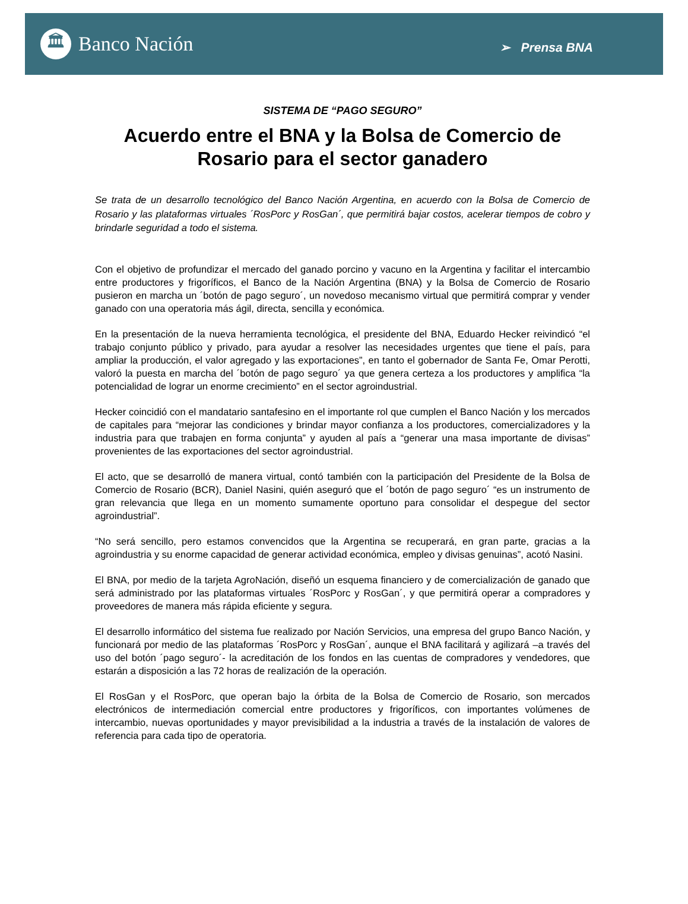🏛
Banco Nación
➢ Prensa BNA
SISTEMA DE “PAGO SEGURO”
Acuerdo entre el BNA y la Bolsa de Comercio de Rosario para el sector ganadero
Se trata de un desarrollo tecnológico del Banco Nación Argentina, en acuerdo con la Bolsa de Comercio de Rosario y las plataformas virtuales ´RosPorc y RosGan´, que permitirá bajar costos, acelerar tiempos de cobro y brindarle seguridad a todo el sistema.
Con el objetivo de profundizar el mercado del ganado porcino y vacuno en la Argentina y facilitar el intercambio entre productores y frigoríficos, el Banco de la Nación Argentina (BNA) y la Bolsa de Comercio de Rosario pusieron en marcha un ´botón de pago seguro´, un novedoso mecanismo virtual que permitirá comprar y vender ganado con una operatoria más ágil, directa, sencilla y económica.
En la presentación de la nueva herramienta tecnológica, el presidente del BNA, Eduardo Hecker reivindicó “el trabajo conjunto público y privado, para ayudar a resolver las necesidades urgentes que tiene el país, para ampliar la producción, el valor agregado y las exportaciones”, en tanto el gobernador de Santa Fe, Omar Perotti, valoró la puesta en marcha del ´botón de pago seguro´ ya que genera certeza a los productores y amplifica “la potencialidad de lograr un enorme crecimiento” en el sector agroindustrial.
Hecker coincidió con el mandatario santafesino en el importante rol que cumplen el Banco Nación y los mercados de capitales para “mejorar las condiciones y brindar mayor confianza a los productores, comercializadores y la industria para que trabajen en forma conjunta” y ayuden al país a “generar una masa importante de divisas” provenientes de las exportaciones del sector agroindustrial.
El acto, que se desarrolló de manera virtual, contó también con la participación del Presidente de la Bolsa de Comercio de Rosario (BCR), Daniel Nasini, quién aseguró que el ´botón de pago seguro´ “es un instrumento de gran relevancia que llega en un momento sumamente oportuno para consolidar el despegue del sector agroindustrial”.
“No será sencillo, pero estamos convencidos que la Argentina se recuperará, en gran parte, gracias a la agroindustria y su enorme capacidad de generar actividad económica, empleo y divisas genuinas”, acotó Nasini.
El BNA, por medio de la tarjeta AgroNación, diseñó un esquema financiero y de comercialización de ganado que será administrado por las plataformas virtuales ´RosPorc y RosGan´, y que permitirá operar a compradores y proveedores de manera más rápida eficiente y segura.
El desarrollo informático del sistema fue realizado por Nación Servicios, una empresa del grupo Banco Nación, y funcionará por medio de las plataformas ´RosPorc y RosGan´, aunque el BNA facilitará y agilizará –a través del uso del botón ´pago seguro´- la acreditación de los fondos en las cuentas de compradores y vendedores, que estarán a disposición a las 72 horas de realización de la operación.
El RosGan y el RosPorc, que operan bajo la órbita de la Bolsa de Comercio de Rosario, son mercados electrónicos de intermediación comercial entre productores y frigoríficos, con importantes volúmenes de intercambio, nuevas oportunidades y mayor previsibilidad a la industria a través de la instalación de valores de referencia para cada tipo de operatoria.